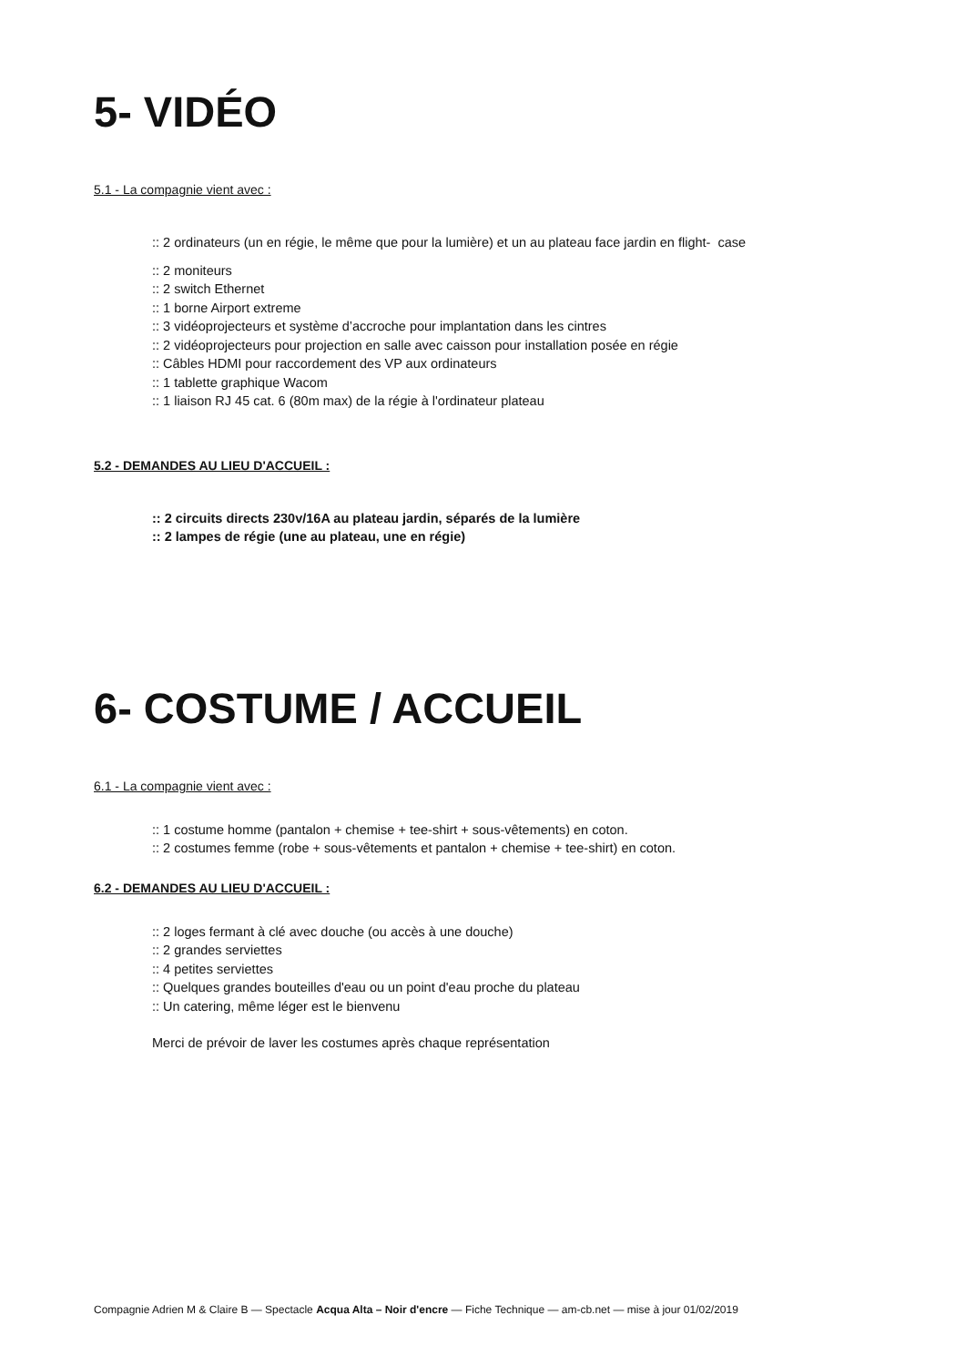5- VIDÉO
5.1 - La compagnie vient avec :
:: 2 ordinateurs (un en régie, le même que pour la lumière) et un au plateau face jardin en flight- case
:: 2 moniteurs
:: 2 switch Ethernet
:: 1 borne Airport extreme
:: 3 vidéoprojecteurs et système d’accroche pour implantation dans les cintres
:: 2 vidéoprojecteurs pour projection en salle avec caisson pour installation posée en régie
:: Câbles HDMI pour raccordement des VP aux ordinateurs
:: 1 tablette graphique Wacom
:: 1 liaison RJ 45 cat. 6 (80m max) de la régie à l'ordinateur plateau
5.2 - DEMANDES AU LIEU D'ACCUEIL :
:: 2 circuits directs 230v/16A au plateau jardin, séparés de la lumière
:: 2 lampes de régie (une au plateau, une en régie)
6- COSTUME / ACCUEIL
6.1 - La compagnie vient avec :
:: 1 costume homme (pantalon + chemise + tee-shirt + sous-vêtements) en coton.
:: 2 costumes femme (robe + sous-vêtements et pantalon + chemise + tee-shirt) en coton.
6.2 - DEMANDES AU LIEU D'ACCUEIL :
:: 2 loges fermant à clé avec douche (ou accès à une douche)
:: 2 grandes serviettes
:: 4 petites serviettes
:: Quelques grandes bouteilles d'eau ou un point d'eau proche du plateau
:: Un catering, même léger est le bienvenu
Merci de prévoir de laver les costumes après chaque représentation
Compagnie Adrien M & Claire B — Spectacle Acqua Alta – Noir d'encre — Fiche Technique — am-cb.net — mise à jour 01/02/2019